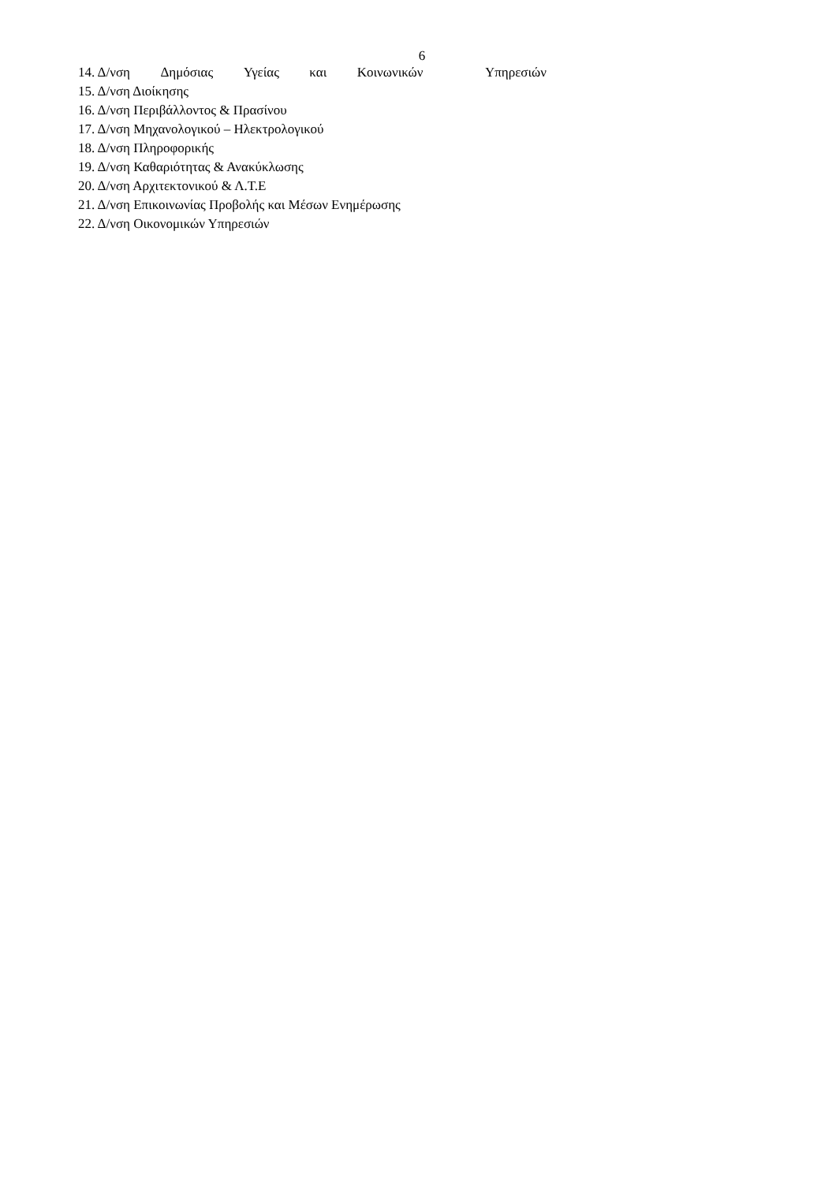6
14. Δ/νση Δημόσιας Υγείας και Κοινωνικών Υπηρεσιών
15. Δ/νση Διοίκησης
16. Δ/νση Περιβάλλοντος & Πρασίνου
17. Δ/νση Μηχανολογικού – Ηλεκτρολογικού
18. Δ/νση Πληροφορικής
19. Δ/νση Καθαριότητας & Ανακύκλωσης
20. Δ/νση Αρχιτεκτονικού & Λ.Τ.Ε
21. Δ/νση Επικοινωνίας Προβολής και Μέσων Ενημέρωσης
22. Δ/νση Οικονομικών Υπηρεσιών